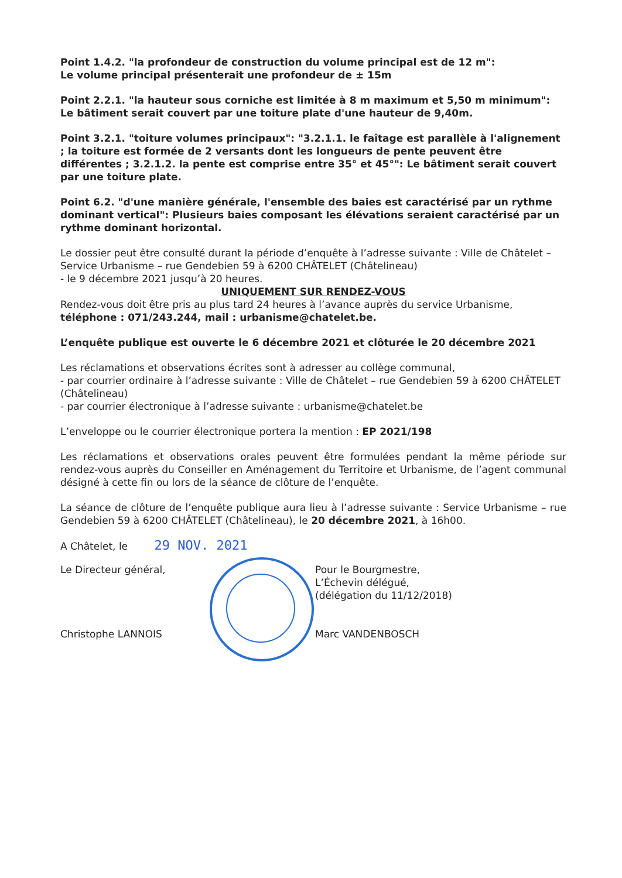Point 1.4.2. "la profondeur de construction du volume principal est de 12 m":
Le volume principal présenterait une profondeur de ± 15m
Point 2.2.1. "la hauteur sous corniche est limitée à 8 m maximum et 5,50 m minimum":
Le bâtiment serait couvert par une toiture plate d'une hauteur de 9,40m.
Point 3.2.1. "toiture volumes principaux": "3.2.1.1. le faîtage est parallèle à l'alignement ; la toiture est formée de 2 versants dont les longueurs de pente peuvent être différentes ; 3.2.1.2. la pente est comprise entre 35° et 45°": Le bâtiment serait couvert par une toiture plate.
Point 6.2. "d'une manière générale, l'ensemble des baies est caractérisé par un rythme dominant vertical": Plusieurs baies composant les élévations seraient caractérisé par un rythme dominant horizontal.
Le dossier peut être consulté durant la période d’enquête à l’adresse suivante : Ville de Châtelet – Service Urbanisme – rue Gendebien 59 à 6200 CHÂTELET (Châtelineau)
- le 9 décembre 2021 jusqu’à 20 heures.
UNIQUEMENT SUR RENDEZ-VOUS
Rendez-vous doit être pris au plus tard 24 heures à l’avance auprès du service Urbanisme, téléphone : 071/243.244, mail : urbanisme@chatelet.be.
L’enquête publique est ouverte le 6 décembre 2021 et clôturée le 20 décembre 2021
Les réclamations et observations écrites sont à adresser au collège communal,
- par courrier ordinaire à l’adresse suivante : Ville de Châtelet – rue Gendebien 59 à 6200 CHÂTELET (Châtelineau)
- par courrier électronique à l’adresse suivante : urbanisme@chatelet.be
L’enveloppe ou le courrier électronique portera la mention : EP 2021/198
Les réclamations et observations orales peuvent être formulées pendant la même période sur rendez-vous auprès du Conseiller en Aménagement du Territoire et Urbanisme, de l’agent communal désigné à cette fin ou lors de la séance de clôture de l’enquête.
La séance de clôture de l’enquête publique aura lieu à l’adresse suivante : Service Urbanisme – rue Gendebien 59 à 6200 CHÂTELET (Châtelineau), le 20 décembre 2021, à 16h00.
A Châtelet, le 29 NOV. 2021
Le Directeur général,
Christophe LANNOIS
Pour le Bourgmestre,
L’Échevin délégué,
(délégation du 11/12/2018)
Marc VANDENBOSCH